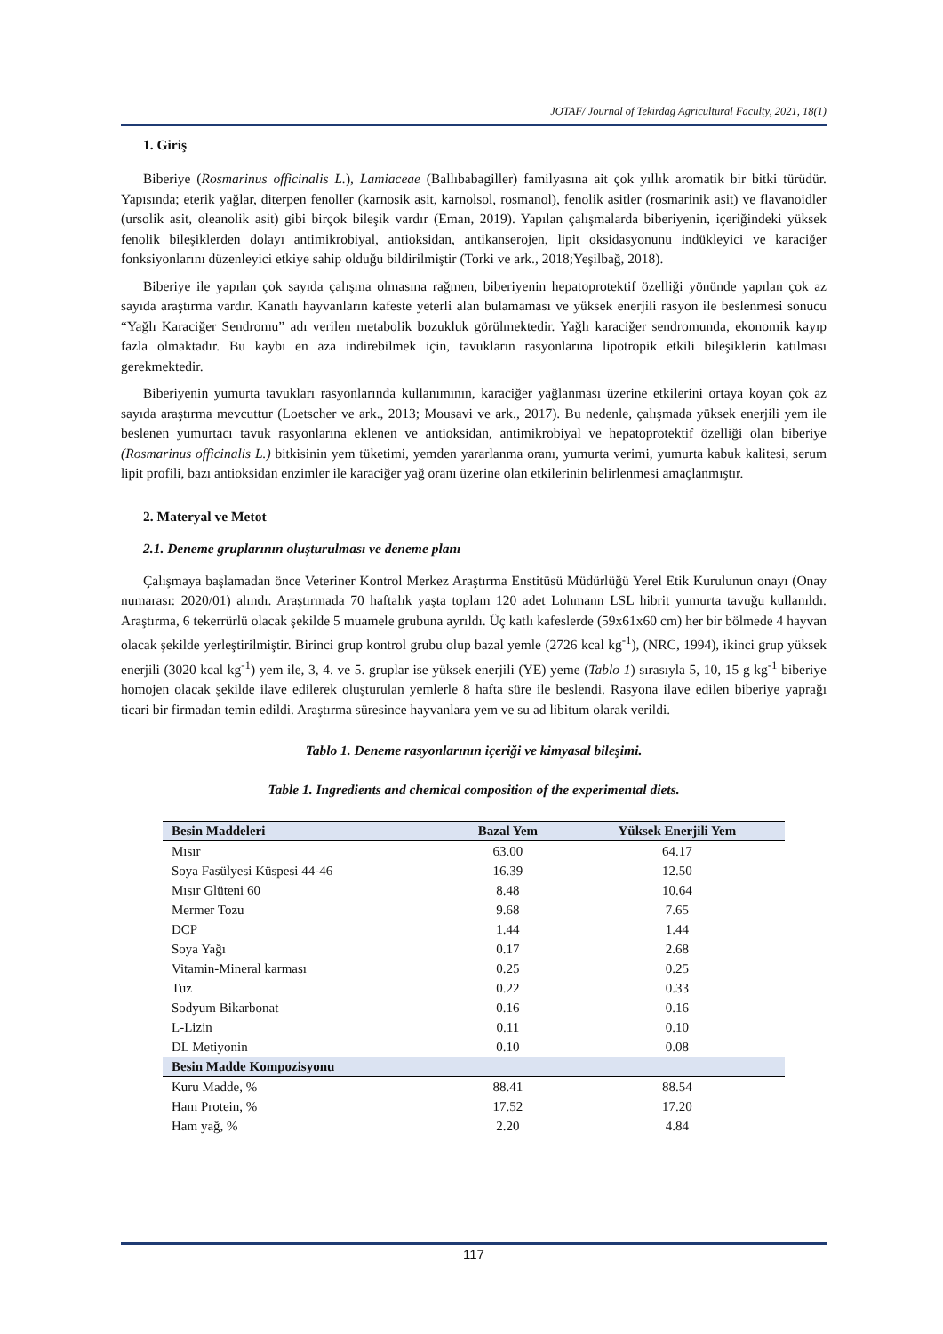JOTAF/ Journal of Tekirdag Agricultural Faculty, 2021, 18(1)
1. Giriş
Biberiye (Rosmarinus officinalis L.), Lamiaceae (Ballıbabagiller) familyasına ait çok yıllık aromatik bir bitki türüdür. Yapısında; eterik yağlar, diterpen fenoller (karnosik asit, karnolsol, rosmanol), fenolik asitler (rosmarinik asit) ve flavanoidler (ursolik asit, oleanolik asit) gibi birçok bileşik vardır (Eman, 2019). Yapılan çalışmalarda biberiyenin, içeriğindeki yüksek fenolik bileşiklerden dolayı antimikrobiyal, antioksidan, antikanserojen, lipit oksidasyonunu indükleyici ve karaciğer fonksiyonlarını düzenleyici etkiye sahip olduğu bildirilmiştir (Torki ve ark., 2018;Yeşilbağ, 2018).
Biberiye ile yapılan çok sayıda çalışma olmasına rağmen, biberiyenin hepatoprotektif özelliği yönünde yapılan çok az sayıda araştırma vardır. Kanatlı hayvanların kafeste yeterli alan bulamaması ve yüksek enerjili rasyon ile beslenmesi sonucu “Yağlı Karaciğer Sendromu” adı verilen metabolik bozukluk görülmektedir. Yağlı karaciğer sendromunda, ekonomik kayıp fazla olmaktadır. Bu kaybı en aza indirebilmek için, tavukların rasyonlarına lipotropik etkili bileşiklerin katılması gerekmektedir.
Biberiyenin yumurta tavukları rasyonlarında kullanımının, karaciğer yağlanması üzerine etkilerini ortaya koyan çok az sayıda araştırma mevcuttur (Loetscher ve ark., 2013; Mousavi ve ark., 2017). Bu nedenle, çalışmada yüksek enerjili yem ile beslenen yumurtacı tavuk rasyonlarına eklenen ve antioksidan, antimikrobiyal ve hepatoprotektif özelliği olan biberiye (Rosmarinus officinalis L.) bitkisinin yem tüketimi, yemden yararlanma oranı, yumurta verimi, yumurta kabuk kalitesi, serum lipit profili, bazı antioksidan enzimler ile karaciğer yağ oranı üzerine olan etkilerinin belirlenmesi amaçlanmıştır.
2. Materyal ve Metot
2.1. Deneme gruplarının oluşturulması ve deneme planı
Çalışmaya başlamadan önce Veteriner Kontrol Merkez Araştırma Enstitüsü Müdürlüğü Yerel Etik Kurulunun onayı (Onay numarası: 2020/01) alındı. Araştırmada 70 haftalık yaşta toplam 120 adet Lohmann LSL hibrit yumurta tavuğu kullanıldı. Araştırma, 6 tekerrürlü olacak şekilde 5 muamele grubuna ayrıldı. Üç katlı kafeslerde (59x61x60 cm) her bir bölmede 4 hayvan olacak şekilde yerleştirilmiştir. Birinci grup kontrol grubu olup bazal yemle (2726 kcal kg<sup>-1</sup>), (NRC, 1994), ikinci grup yüksek enerjili (3020 kcal kg<sup>-1</sup>) yem ile, 3, 4. ve 5. gruplar ise yüksek enerjili (YE) yeme (Tablo 1) sırasıyla 5, 10, 15 g kg<sup>-1</sup> biberiye homojen olacak şekilde ilave edilerek oluşturulan yemlerle 8 hafta süre ile beslendi. Rasyona ilave edilen biberiye yaprağı ticari bir firmadan temin edildi. Araştırma süresince hayvanlara yem ve su ad libitum olarak verildi.
Tablo 1. Deneme rasyonlarının içeriği ve kimyasal bileşimi.
Table 1. Ingredients and chemical composition of the experimental diets.
| Besin Maddeleri | Bazal Yem | Yüksek Enerjili Yem |
| --- | --- | --- |
| Mısır | 63.00 | 64.17 |
| Soya Fasülyesi Küspesi 44-46 | 16.39 | 12.50 |
| Mısır Glüteni 60 | 8.48 | 10.64 |
| Mermer Tozu | 9.68 | 7.65 |
| DCP | 1.44 | 1.44 |
| Soya Yağı | 0.17 | 2.68 |
| Vitamin-Mineral karması | 0.25 | 0.25 |
| Tuz | 0.22 | 0.33 |
| Sodyum Bikarbonat | 0.16 | 0.16 |
| L-Lizin | 0.11 | 0.10 |
| DL Metiyonin | 0.10 | 0.08 |
| Besin Madde Kompozisyonu | | |
| Kuru Madde, % | 88.41 | 88.54 |
| Ham Protein, % | 17.52 | 17.20 |
| Ham yağ, % | 2.20 | 4.84 |
117